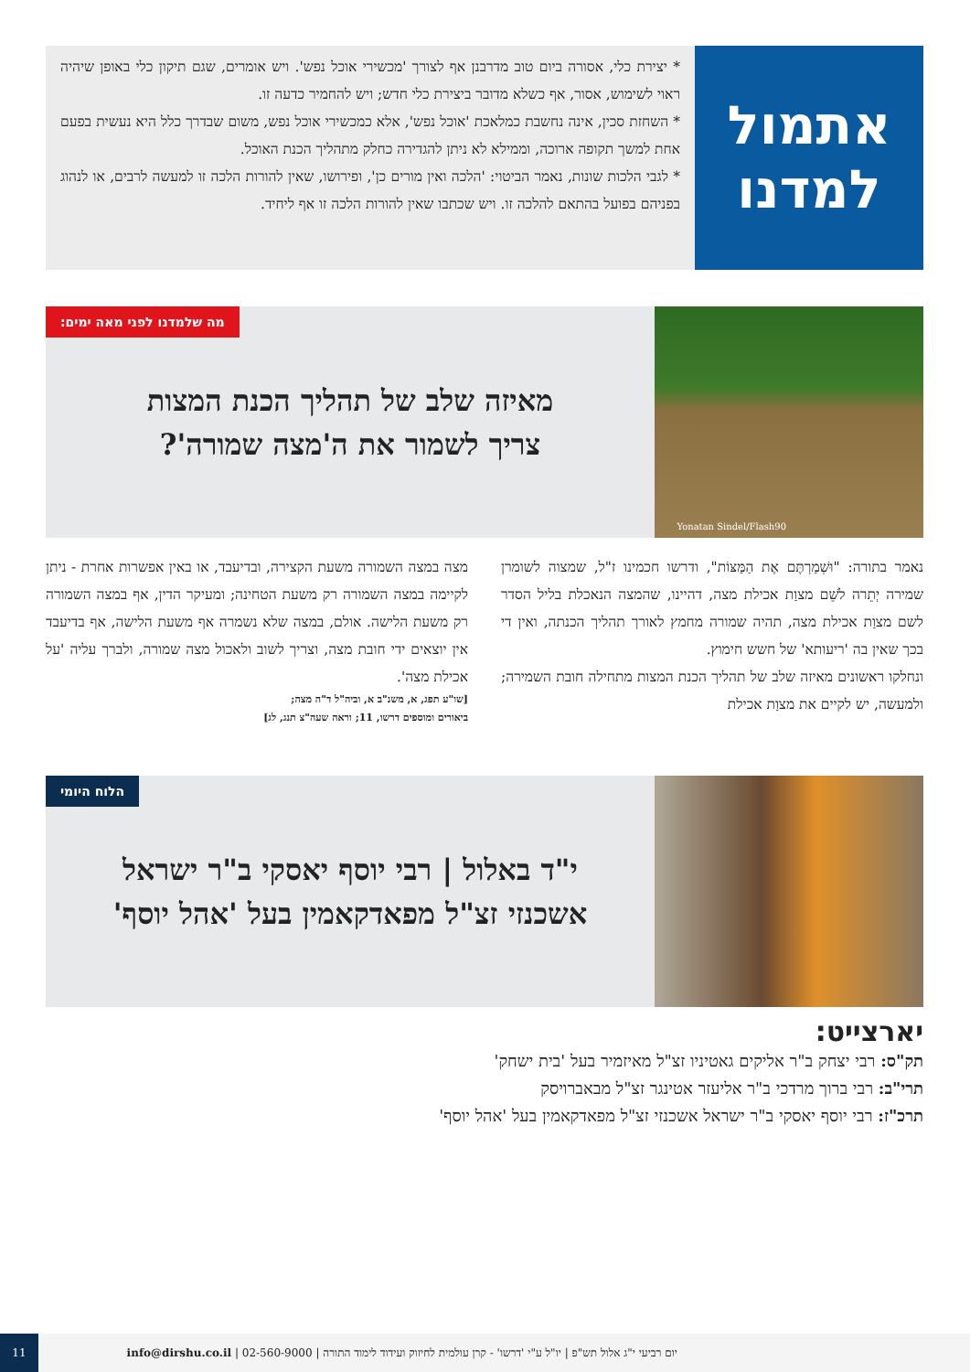אתמול
למדנו
* יצירת כלי, אסורה ביום טוב מדרבנן אף לצורך 'מכשירי אוכל נפש'. ויש אומרים, שגם תיקון כלי באופן שיהיה ראוי לשימוש, אסור, אף כשלא מדובר ביצירת כלי חדש; ויש להחמיר כדעה זו.
* השחזת סכין, אינה נחשבת כמלאכת 'אוכל נפש', אלא כמכשירי אוכל נפש, משום שבדרך כלל היא נעשית בפעם אחת למשך תקופה ארוכה, וממילא לא ניתן להגדירה כחלק מתהליך הכנת האוכל.
* לגבי הלכות שונות, נאמר הביטוי: 'הלכה ואין מורים כן', ופירושו, שאין להורות הלכה זו למעשה לרבים, או לנהוג בפניהם בפועל בהתאם להלכה זו. ויש שכתבו שאין להורות הלכה זו אף ליחיד.
Yonatan Sindel/Flash90
מה שלמדנו לפני מאה ימים:
מאיזה שלב של תהליך הכנת המצות
צריך לשמור את ה'מצה שמורה'?
נאמר בתורה: "וּשְׁמַרְתֶּם אֶת הַמַּצּוֹת", ודרשו חכמינו ז"ל, שמצוה לשומרן שמירה יְתֵרה לשֵׁם מצוַת אכילת מצה, דהיינו, שהמצה הנאכלת בליל הסדר לשם מצוַת אכילת מצה, תהיה שמורה מחמץ לאורך תהליך הכנתה, ואין די בכך שאין בה 'ריעותא' של חשש חימוץ.
ונחלקו ראשונים מאיזה שלב של תהליך הכנת המצות מתחילה חובת השמירה; ולמעשה, יש לקיים את מצוַת אכילת
מצה במצה השמורה משעת הקצירה, ובדיעבד, או באין אפשרות אחרת - ניתן לקיימה במצה השמורה רק משעת הטחינה; ומעיקר הדין, אף במצה השמורה רק משעת הלישה. אולם, במצה שלא נשמרה אף משעת הלישה, אף בדיעבד אין יוצאים ידי חובת מצה, וצריך לשוב ולאכול מצה שמורה, ולברך עליה 'על אכילת מצה'.
[שו"ע תפג, א, משנ"ב א, וביה"ל ד"ה מצה;
ביאורים ומוספים דרשו, 11; וראה שעה"צ תנג, לג]
הלוח היומי
י"ד באלול | רבי יוסף יאסקי ב"ר ישראל
אשכנזי זצ"ל מפאדקאמין בעל 'אהל יוסף'
יארצייט:
תק"ס: רבי יצחק ב"ר אליקים גאטיניו זצ"ל מאיזמיר בעל 'בית ישחק'
תרי"ב: רבי ברוך מרדכי ב"ר אליעזר אטינגר זצ"ל מבאברויסק
תרכ"ז: רבי יוסף יאסקי ב"ר ישראל אשכנזי זצ"ל מפאדקאמין בעל 'אהל יוסף'
יום רביעי י"ג אלול תש"פ | יו"ל ע"י 'דרשו' - קרן עולמית לחיזוק ועידוד לימוד התורה | 02-560-9000 | info@dirshu.co.il 11